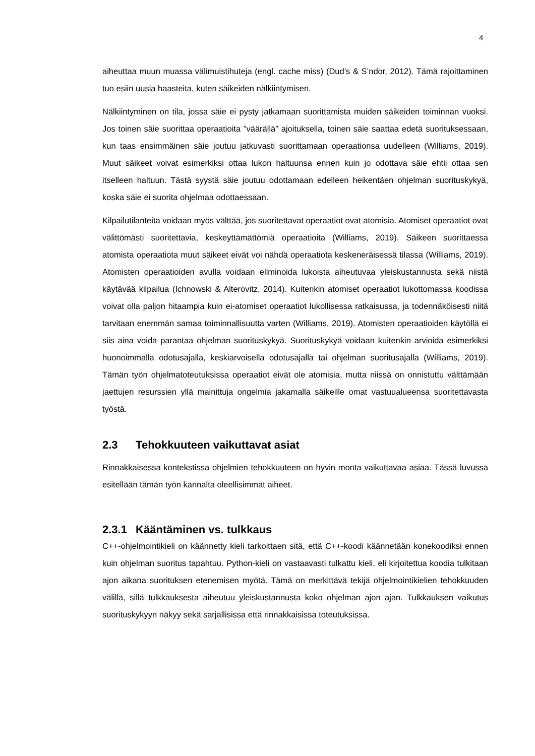4
aiheuttaa muun muassa välimuistihuteja (engl. cache miss) (Dud’s & S’ndor, 2012). Tämä rajoittaminen tuo esiin uusia haasteita, kuten säikeiden nälkiintymisen.
Nälkiintyminen on tila, jossa säie ei pysty jatkamaan suorittamista muiden säikeiden toiminnan vuoksi. Jos toinen säie suorittaa operaatioita ”väärällä” ajoituksella, toinen säie saattaa edetä suorituksessaan, kun taas ensimmäinen säie joutuu jatkuvasti suorittamaan operaationsa uudelleen (Williams, 2019). Muut säikeet voivat esimerkiksi ottaa lukon haltuunsa ennen kuin jo odottava säie ehtii ottaa sen itselleen haltuun. Tästä syystä säie joutuu odottamaan edelleen heikentäen ohjelman suorituskykyä, koska säie ei suorita ohjelmaa odottaessaan.
Kilpailutilanteita voidaan myös välttää, jos suoritettavat operaatiot ovat atomisia. Atomiset operaatiot ovat välittömästi suoritettavia, keskeyttämättömiä operaatioita (Williams, 2019). Säikeen suorittaessa atomista operaatiota muut säikeet eivät voi nähdä operaatiota keskeneräisessä tilassa (Williams, 2019). Atomisten operaatioiden avulla voidaan eliminoida lukoista aiheutuvaa yleiskustannusta sekä niistä käytävää kilpailua (Ichnowski & Alterovitz, 2014). Kuitenkin atomiset operaatiot lukottomassa koodissa voivat olla paljon hitaampia kuin ei-atomiset operaatiot lukollisessa ratkaisussa, ja todennäköisesti niitä tarvitaan enemmän samaa toiminnallisuutta varten (Williams, 2019). Atomisten operaatioiden käytöllä ei siis aina voida parantaa ohjelman suorituskykyä. Suorituskykyä voidaan kuitenkin arvioida esimerkiksi huonoimmalla odotusajalla, keskiarvoisella odotusajalla tai ohjelman suoritusajalla (Williams, 2019). Tämän työn ohjelmatoteutuksissa operaatiot eivät ole atomisia, mutta niissä on onnistuttu välttämään jaettujen resurssien yllä mainittuja ongelmia jakamalla säikeille omat vastuualueensa suoritettavasta työstä.
2.3 Tehokkuuteen vaikuttavat asiat
Rinnakkaisessa kontekstissa ohjelmien tehokkuuteen on hyvin monta vaikuttavaa asiaa. Tässä luvussa esitellään tämän työn kannalta oleellisimmat aiheet.
2.3.1 Kääntäminen vs. tulkkaus
C++-ohjelmointikieli on käännetty kieli tarkoittaen sitä, että C++-koodi käännetään konekoodiksi ennen kuin ohjelman suoritus tapahtuu. Python-kieli on vastaavasti tulkattu kieli, eli kirjoitettua koodia tulkitaan ajon aikana suorituksen etenemisen myötä. Tämä on merkittävä tekijä ohjelmointikielien tehokkuuden välillä, sillä tulkkauksesta aiheutuu yleiskustannusta koko ohjelman ajon ajan. Tulkkauksen vaikutus suorituskykyyn näkyy sekä sarjallisissa että rinnakkaisissa toteutuksissa.